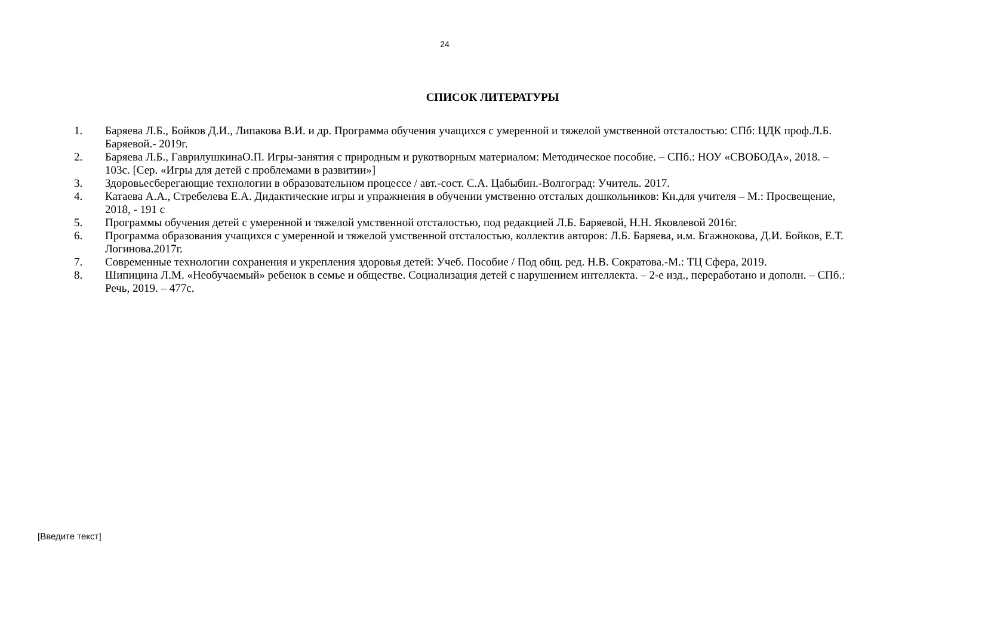24
СПИСОК ЛИТЕРАТУРЫ
1. Баряева Л.Б., Бойков Д.И., Липакова В.И. и др. Программа обучения учащихся с умеренной и тяжелой умственной отсталостью: СПб: ЦДК проф.Л.Б. Баряевой.- 2019г.
2. Баряева Л.Б., ГаврилушкинаО.П. Игры-занятия с природным и рукотворным материалом: Методическое пособие. – СПб.: НОУ «СВОБОДА», 2018. – 103с. [Сер. «Игры для детей с проблемами в развитии»]
3. Здоровьесберегающие технологии в образовательном процессе / авт.-сост. С.А. Цабыбин.-Волгоград: Учитель. 2017.
4. Катаева А.А., Стребелева Е.А. Дидактические игры и упражнения в обучении умственно отсталых дошкольников: Кн.для учителя – М.: Просвещение, 2018, - 191 с
5. Программы обучения детей с умеренной и тяжелой умственной отсталостью, под редакцией Л.Б. Баряевой, Н.Н. Яковлевой 2016г.
6. Программа образования учащихся с умеренной и тяжелой умственной отсталостью, коллектив авторов: Л.Б. Баряева, и.м. Бгажнокова, Д.И. Бойков, Е.Т. Логинова.2017г.
7. Современные технологии сохранения и укрепления здоровья детей: Учеб. Пособие / Под общ. ред. Н.В. Сократова.-М.: ТЦ Сфера, 2019.
8. Шипицина Л.М. «Необучаемый» ребенок в семье и обществе. Социализация детей с нарушением интеллекта. – 2-е изд., переработано и дополн. – СПб.: Речь, 2019. – 477с.
[Введите текст]